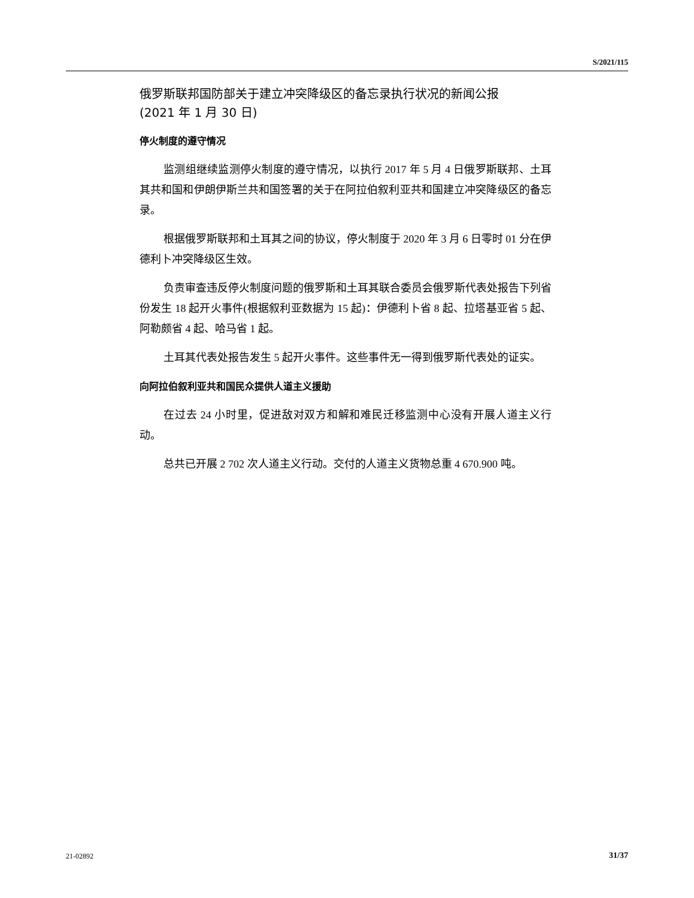S/2021/115
俄罗斯联邦国防部关于建立冲突降级区的备忘录执行状况的新闻公报
(2021 年 1 月 30 日)
停火制度的遵守情况
监测组继续监测停火制度的遵守情况，以执行 2017 年 5 月 4 日俄罗斯联邦、土耳其共和国和伊朗伊斯兰共和国签署的关于在阿拉伯叙利亚共和国建立冲突降级区的备忘录。
根据俄罗斯联邦和土耳其之间的协议，停火制度于 2020 年 3 月 6 日零时 01 分在伊德利卜冲突降级区生效。
负责审查违反停火制度问题的俄罗斯和土耳其联合委员会俄罗斯代表处报告下列省份发生 18 起开火事件(根据叙利亚数据为 15 起)：伊德利卜省 8 起、拉塔基亚省 5 起、阿勒颇省 4 起、哈马省 1 起。
土耳其代表处报告发生 5 起开火事件。这些事件无一得到俄罗斯代表处的证实。
向阿拉伯叙利亚共和国民众提供人道主义援助
在过去 24 小时里，促进敌对双方和解和难民迁移监测中心没有开展人道主义行动。
总共已开展 2 702 次人道主义行动。交付的人道主义货物总重 4 670.900 吨。
21-02892 31/37